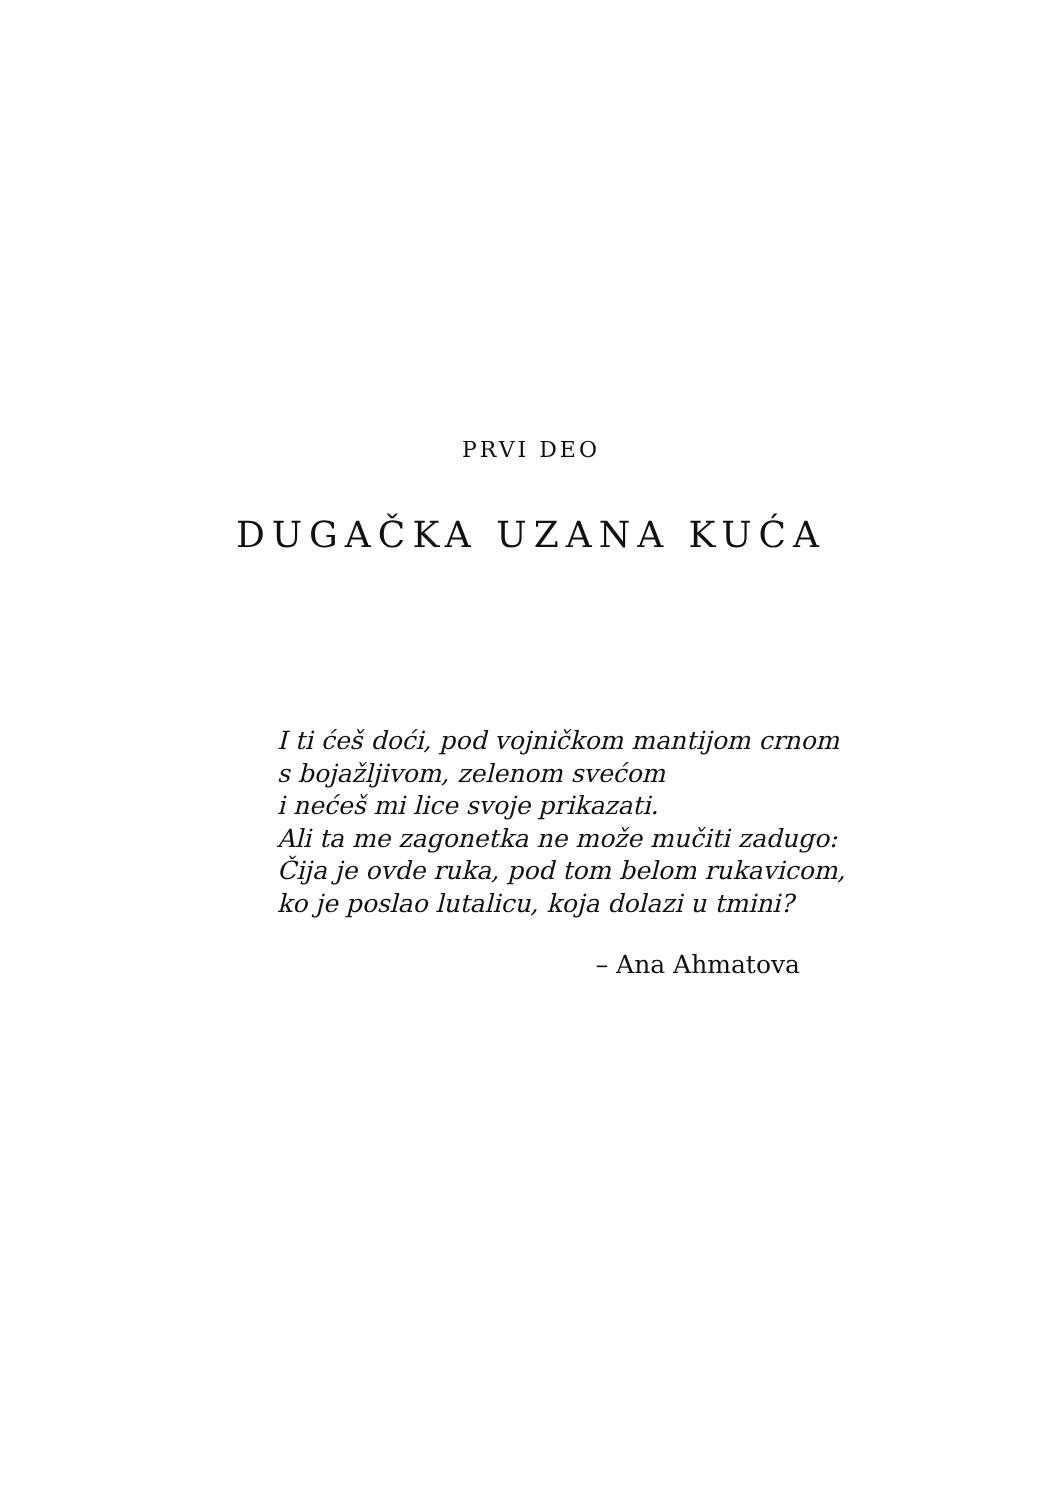PRVI DEO
DUGAČKA UZANA KUĆA
I ti ćeš doći, pod vojničkom mantijom crnom
s bojažljivom, zelenom svećom
i nećeš mi lice svoje prikazati.
Ali ta me zagonetka ne može mučiti zadugo:
Čija je ovde ruka, pod tom belom rukavicom,
ko je poslao lutalicu, koja dolazi u tmini?
– Ana Ahmatova